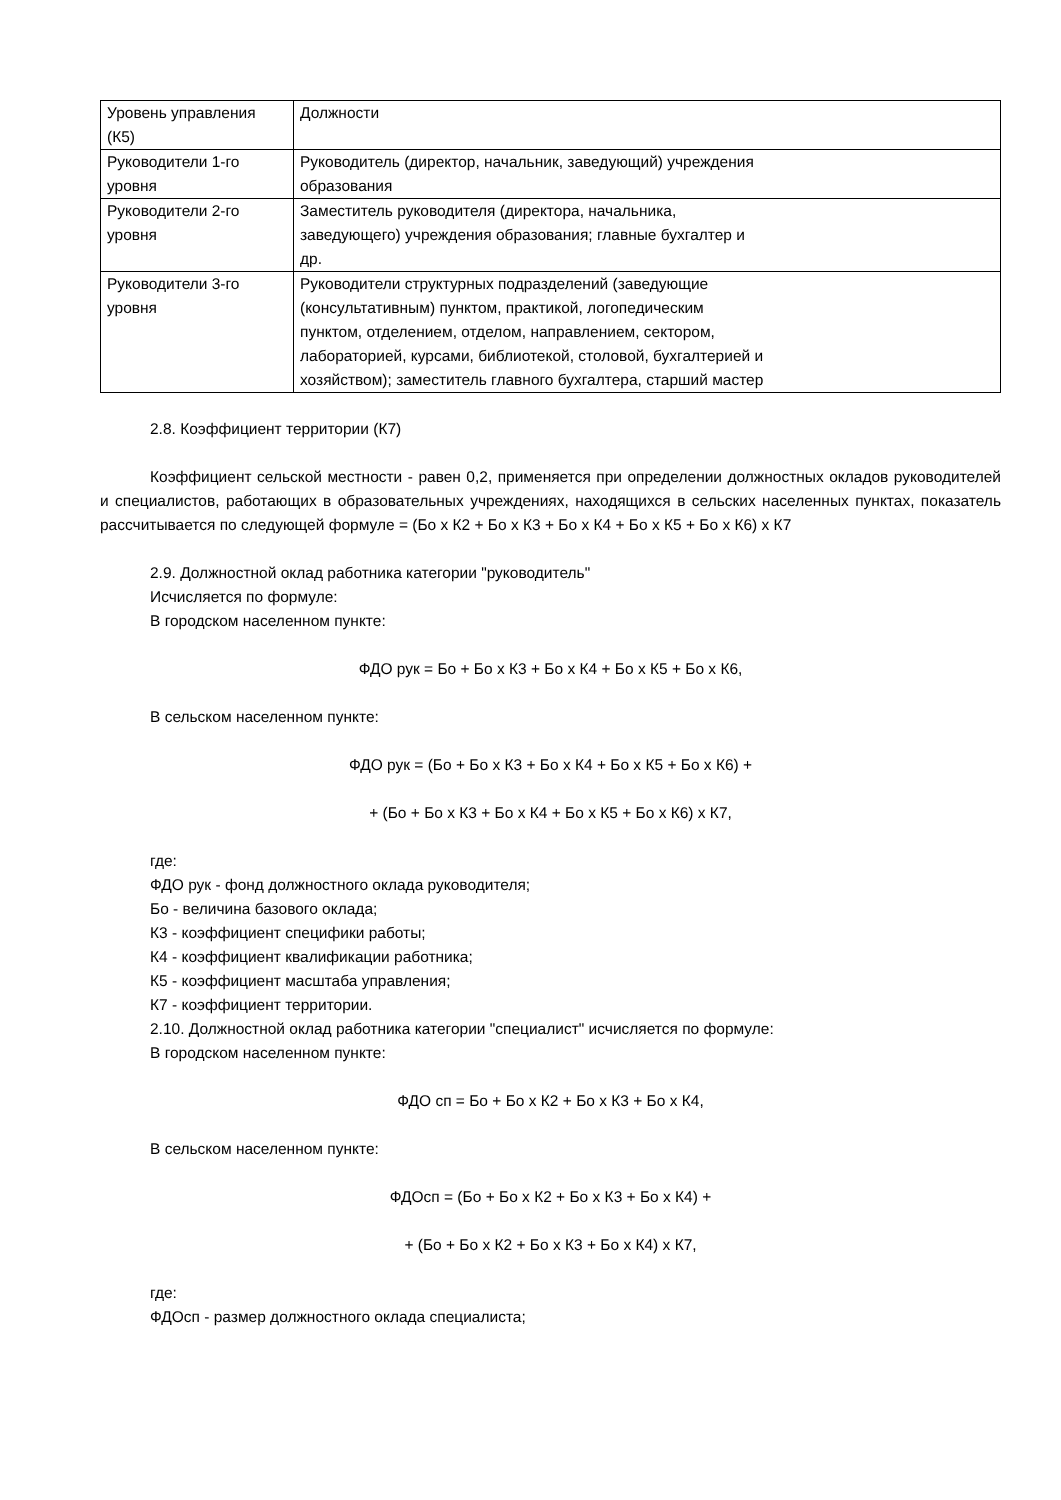| Уровень управления (К5) | Должности |
| Руководители 1-го уровня | Руководитель (директор, начальник, заведующий) учреждения образования |
| Руководители 2-го уровня | Заместитель руководителя (директора, начальника, заведующего) учреждения образования; главные бухгалтер и др. |
| Руководители 3-го уровня | Руководители структурных подразделений (заведующие (консультативным) пунктом, практикой, логопедическим пунктом, отделением, отделом, направлением, сектором, лабораторией, курсами, библиотекой, столовой, бухгалтерией и хозяйством); заместитель главного бухгалтера, старший мастер |
2.8. Коэффициент территории (К7)
Коэффициент сельской местности - равен 0,2, применяется при определении должностных окладов руководителей и специалистов, работающих в образовательных учреждениях, находящихся в сельских населенных пунктах, показатель рассчитывается по следующей формуле = (Бо х К2 + Бо х К3 + Бо х К4 + Бо х К5 + Бо х К6) х К7
2.9. Должностной оклад работника категории "руководитель"
Исчисляется по формуле:
В городском населенном пункте:
ФДО рук = Бо + Бо х К3 + Бо х К4 + Бо х К5 + Бо х К6,
В сельском населенном пункте:
ФДО рук = (Бо + Бо х К3 + Бо х К4 + Бо х К5 + Бо х К6) +
+ (Бо + Бо х К3 + Бо х К4 + Бо х К5 + Бо х К6) х К7,
где:
ФДО рук - фонд должностного оклада руководителя;
Бо - величина базового оклада;
К3 - коэффициент специфики работы;
К4 - коэффициент квалификации работника;
К5 - коэффициент масштаба управления;
К7 - коэффициент территории.
2.10. Должностной оклад работника категории "специалист" исчисляется по формуле:
В городском населенном пункте:
ФДО сп = Бо + Бо х К2 + Бо х К3 + Бо х К4,
В сельском населенном пункте:
ФДОсп = (Бо + Бо х К2 + Бо х К3 + Бо х К4) +
+ (Бо + Бо х К2 + Бо х К3 + Бо х К4) х К7,
где:
ФДОсп - размер должностного оклада специалиста;